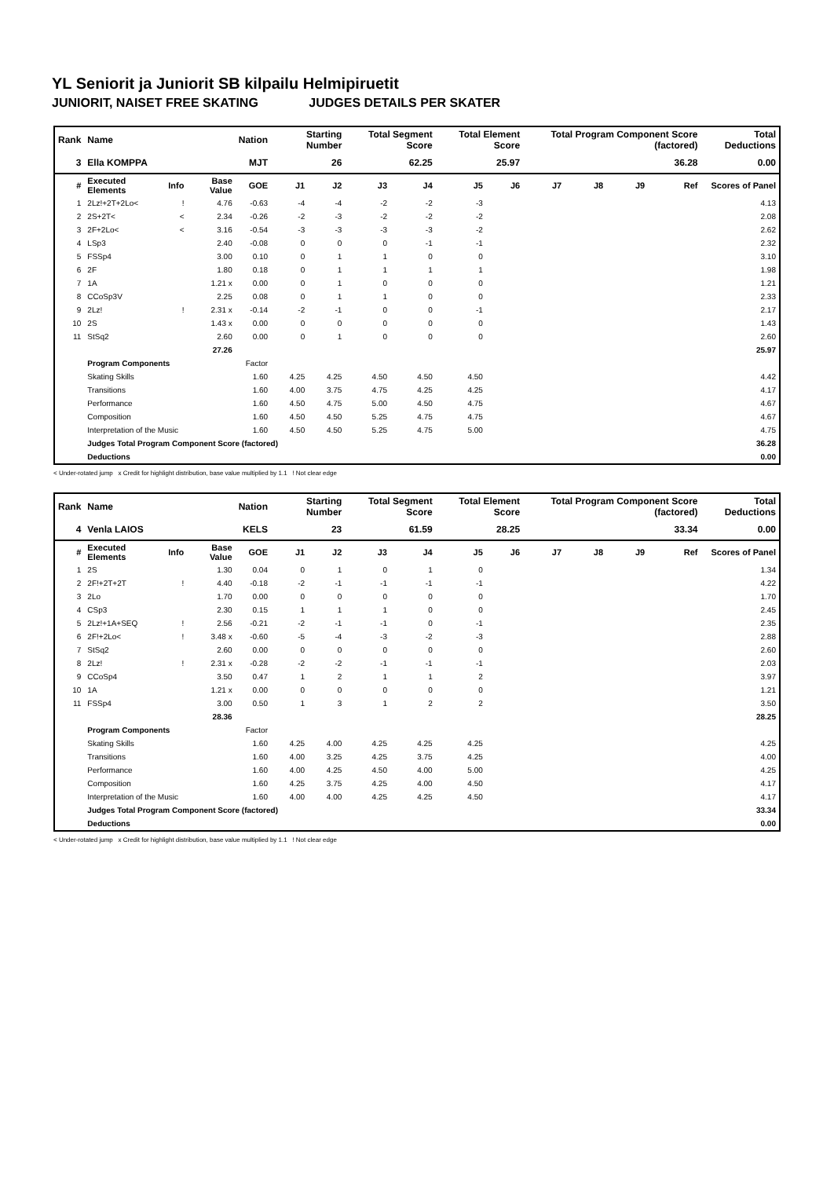YL Seniorit ja Juniorit SB kilpailu Helmipiruetit
JUNIORIT, NAISET FREE SKATING JUDGES DETAILS PER SKATER
| Rank | Name | | | Nation | Starting Number | | Total Segment Score | | Total Element Score | | Total Program Component Score (factored) | | | | Total Deductions |
| 3 | Ella KOMPPA | | | MJT | 26 | | 62.25 | | 25.97 | | 36.28 | | | | 0.00 |
| # | Executed Elements | Info | Base Value | GOE | J1 | J2 | J3 | J4 | J5 | J6 | J7 | J8 | J9 | Ref | Scores of Panel |
| 1 | 2Lz!+2T+2Lo< | ! | 4.76 | -0.63 | -4 | -4 | -2 | -2 | -3 | | | | | | 4.13 |
| 2 | 2S+2T< | < | 2.34 | -0.26 | -2 | -3 | -2 | -2 | -2 | | | | | | 2.08 |
| 3 | 2F+2Lo< | < | 3.16 | -0.54 | -3 | -3 | -3 | -3 | -2 | | | | | | 2.62 |
| 4 | LSp3 | | 2.40 | -0.08 | 0 | 0 | 0 | -1 | -1 | | | | | | 2.32 |
| 5 | FSSp4 | | 3.00 | 0.10 | 0 | 1 | 1 | 0 | 0 | | | | | | 3.10 |
| 6 | 2F | | 1.80 | 0.18 | 0 | 1 | 1 | 1 | 1 | | | | | | 1.98 |
| 7 | 1A | | 1.21 x | 0.00 | 0 | 1 | 0 | 0 | 0 | | | | | | 1.21 |
| 8 | CCoSp3V | | 2.25 | 0.08 | 0 | 1 | 1 | 0 | 0 | | | | | | 2.33 |
| 9 | 2Lz! | ! | 2.31 x | -0.14 | -2 | -1 | 0 | 0 | -1 | | | | | | 2.17 |
| 10 | 2S | | 1.43 x | 0.00 | 0 | 0 | 0 | 0 | 0 | | | | | | 1.43 |
| 11 | StSq2 | | 2.60 | 0.00 | 0 | 1 | 0 | 0 | 0 | | | | | | 2.60 |
| | | | 27.26 | | | | | | | | | | | | 25.97 |
| | Program Components | | | Factor | | | | | | | | | | | |
| | Skating Skills | | | 1.60 | 4.25 | 4.25 | 4.50 | 4.50 | 4.50 | | | | | | 4.42 |
| | Transitions | | | 1.60 | 4.00 | 3.75 | 4.75 | 4.25 | 4.25 | | | | | | 4.17 |
| | Performance | | | 1.60 | 4.50 | 4.75 | 5.00 | 4.50 | 4.75 | | | | | | 4.67 |
| | Composition | | | 1.60 | 4.50 | 4.50 | 5.25 | 4.75 | 4.75 | | | | | | 4.67 |
| | Interpretation of the Music | | | 1.60 | 4.50 | 4.50 | 5.25 | 4.75 | 5.00 | | | | | | 4.75 |
| | Judges Total Program Component Score (factored) | | | | | | | | | | | | | | 36.28 |
| | Deductions | | | | | | | | | | | | | | 0.00 |
< Under-rotated jump x Credit for highlight distribution, base value multiplied by 1.1 ! Not clear edge
| Rank | Name | | | Nation | Starting Number | | Total Segment Score | | Total Element Score | | Total Program Component Score (factored) | | | | Total Deductions |
| 4 | Venla LAIOS | | | KELS | 23 | | 61.59 | | 28.25 | | 33.34 | | | | 0.00 |
| # | Executed Elements | Info | Base Value | GOE | J1 | J2 | J3 | J4 | J5 | J6 | J7 | J8 | J9 | Ref | Scores of Panel |
| 1 | 2S | | 1.30 | 0.04 | 0 | 1 | 0 | 1 | 0 | | | | | | 1.34 |
| 2 | 2F!+2T+2T | ! | 4.40 | -0.18 | -2 | -1 | -1 | -1 | -1 | | | | | | 4.22 |
| 3 | 2Lo | | 1.70 | 0.00 | 0 | 0 | 0 | 0 | 0 | | | | | | 1.70 |
| 4 | CSp3 | | 2.30 | 0.15 | 1 | 1 | 1 | 0 | 0 | | | | | | 2.45 |
| 5 | 2Lz!+1A+SEQ | ! | 2.56 | -0.21 | -2 | -1 | -1 | 0 | -1 | | | | | | 2.35 |
| 6 | 2F!+2Lo< | ! | 3.48 x | -0.60 | -5 | -4 | -3 | -2 | -3 | | | | | | 2.88 |
| 7 | StSq2 | | 2.60 | 0.00 | 0 | 0 | 0 | 0 | 0 | | | | | | 2.60 |
| 8 | 2Lz! | ! | 2.31 x | -0.28 | -2 | -2 | -1 | -1 | -1 | | | | | | 2.03 |
| 9 | CCoSp4 | | 3.50 | 0.47 | 1 | 2 | 1 | 1 | 2 | | | | | | 3.97 |
| 10 | 1A | | 1.21 x | 0.00 | 0 | 0 | 0 | 0 | 0 | | | | | | 1.21 |
| 11 | FSSp4 | | 3.00 | 0.50 | 1 | 3 | 1 | 2 | 2 | | | | | | 3.50 |
| | | | 28.36 | | | | | | | | | | | | 28.25 |
| | Program Components | | | Factor | | | | | | | | | | | |
| | Skating Skills | | | 1.60 | 4.25 | 4.00 | 4.25 | 4.25 | 4.25 | | | | | | 4.25 |
| | Transitions | | | 1.60 | 4.00 | 3.25 | 4.25 | 3.75 | 4.25 | | | | | | 4.00 |
| | Performance | | | 1.60 | 4.00 | 4.25 | 4.50 | 4.00 | 5.00 | | | | | | 4.25 |
| | Composition | | | 1.60 | 4.25 | 3.75 | 4.25 | 4.00 | 4.50 | | | | | | 4.17 |
| | Interpretation of the Music | | | 1.60 | 4.00 | 4.00 | 4.25 | 4.25 | 4.50 | | | | | | 4.17 |
| | Judges Total Program Component Score (factored) | | | | | | | | | | | | | | 33.34 |
| | Deductions | | | | | | | | | | | | | | 0.00 |
< Under-rotated jump x Credit for highlight distribution, base value multiplied by 1.1 ! Not clear edge